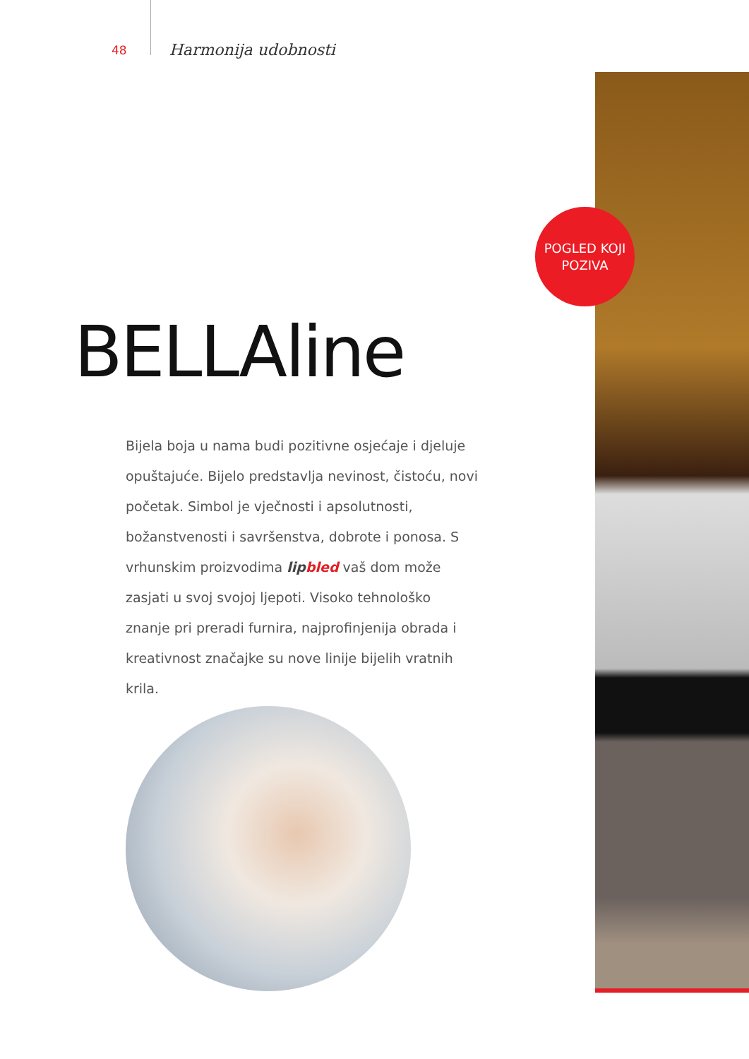48 Harmonija udobnosti
POGLED KOJI
POZIVA
BELLAline
Bijela boja u nama budi pozitivne osjećaje i djeluje opuštajuće. Bijelo predstavlja nevinost, čistoću, novi početak. Simbol je vječnosti i apsolutnosti, božanstvenosti i savršenstva, dobrote i ponosa. S vrhunskim proizvodima lip bled vaš dom može zasjati u svoj svojoj ljepoti. Visoko tehnološko znanje pri preradi furnira, najprofinjenija obrada i kreativnost značajke su nove linije bijelih vratnih krila.